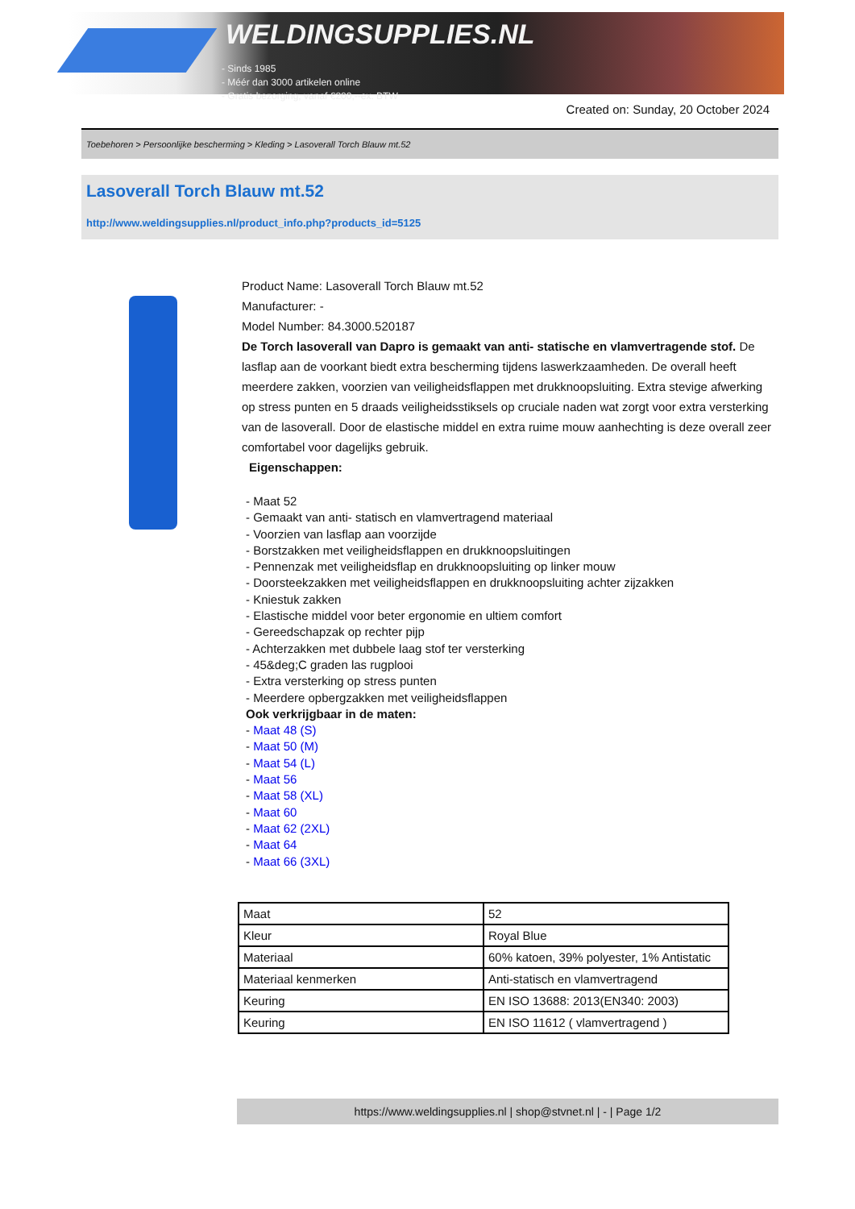WELDINGSUPPLIES.NL
- Sinds 1985
- Méér dan 3000 artikelen online
- Gratis bezorging, vanaf €200,--ex. BTW
Created on: Sunday, 20 October 2024
Toebehoren > Persoonlijke bescherming > Kleding > Lasoverall Torch Blauw mt.52
Lasoverall Torch Blauw mt.52
http://www.weldingsupplies.nl/product_info.php?products_id=5125
Product Name: Lasoverall Torch Blauw mt.52
Manufacturer: -
Model Number: 84.3000.520187
De Torch lasoverall van Dapro is gemaakt van anti- statische en vlamvertragende stof. De lasflap aan de voorkant biedt extra bescherming tijdens laswerkzaamheden. De overall heeft meerdere zakken, voorzien van veiligheidsflappen met drukknoopsluiting. Extra stevige afwerking op stress punten en 5 draads veiligheidsstiksels op cruciale naden wat zorgt voor extra versterking van de lasoverall. Door de elastische middel en extra ruime mouw aanhechting is deze overall zeer comfortabel voor dagelijks gebruik.
Eigenschappen:
- Maat 52
- Gemaakt van anti- statisch en vlamvertragend materiaal
- Voorzien van lasflap aan voorzijde
- Borstzakken met veiligheidsflappen en drukknoopsluitingen
- Pennenzak met veiligheidsflap en drukknoopsluiting op linker mouw
- Doorsteekzakken met veiligheidsflappen en drukknoopsluiting achter zijzakken
- Kniestuk zakken
- Elastische middel voor beter ergonomie en ultiem comfort
- Gereedschapzak op rechter pijp
- Achterzakken met dubbele laag stof ter versterking
- 45&deg;C graden las rugplooi
- Extra versterking op stress punten
- Meerdere opbergzakken met veiligheidsflappen
Ook verkrijgbaar in de maten:
- Maat 48 (S)
- Maat 50 (M)
- Maat 54 (L)
- Maat 56
- Maat 58 (XL)
- Maat 60
- Maat 62 (2XL)
- Maat 64
- Maat 66 (3XL)
| Maat | 52 |
| Kleur | Royal Blue |
| Materiaal | 60% katoen, 39% polyester, 1% Antistatic |
| Materiaal kenmerken | Anti-statisch en vlamvertragend |
| Keuring | EN ISO 13688: 2013(EN340: 2003) |
| Keuring | EN ISO 11612 ( vlamvertragend ) |
https://www.weldingsupplies.nl | shop@stvnet.nl | - | Page 1/2